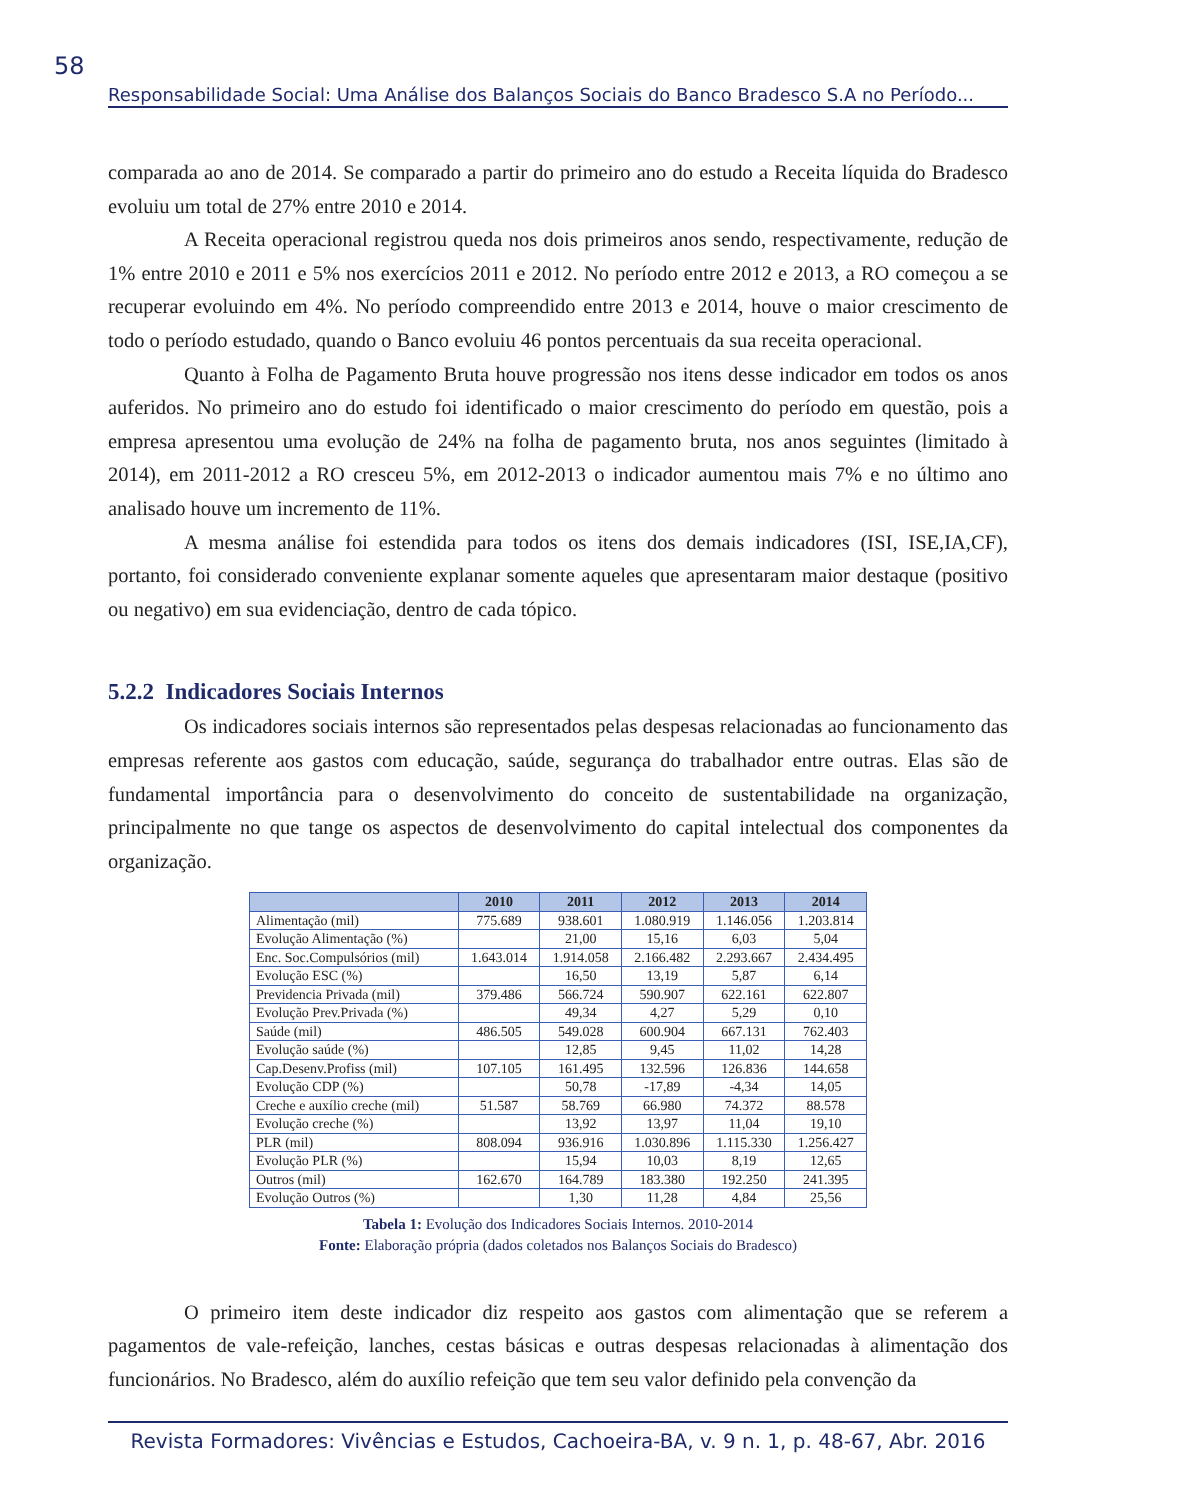58
Responsabilidade Social: Uma Análise dos Balanços Sociais do Banco Bradesco S.A no Período...
comparada ao ano de 2014. Se comparado a partir do primeiro ano do estudo a Receita líquida do Bradesco evoluiu um total de 27% entre 2010 e 2014.
A Receita operacional registrou queda nos dois primeiros anos sendo, respectivamente, redução de 1% entre 2010 e 2011 e 5% nos exercícios 2011 e 2012. No período entre 2012 e 2013, a RO começou a se recuperar evoluindo em 4%. No período compreendido entre 2013 e 2014, houve o maior crescimento de todo o período estudado, quando o Banco evoluiu 46 pontos percentuais da sua receita operacional.
Quanto à Folha de Pagamento Bruta houve progressão nos itens desse indicador em todos os anos auferidos. No primeiro ano do estudo foi identificado o maior crescimento do período em questão, pois a empresa apresentou uma evolução de 24% na folha de pagamento bruta, nos anos seguintes (limitado à 2014), em 2011-2012 a RO cresceu 5%, em 2012-2013 o indicador aumentou mais 7% e no último ano analisado houve um incremento de 11%.
A mesma análise foi estendida para todos os itens dos demais indicadores (ISI, ISE,IA,CF), portanto, foi considerado conveniente explanar somente aqueles que apresentaram maior destaque (positivo ou negativo) em sua evidenciação, dentro de cada tópico.
5.2.2 Indicadores Sociais Internos
Os indicadores sociais internos são representados pelas despesas relacionadas ao funcionamento das empresas referente aos gastos com educação, saúde, segurança do trabalhador entre outras. Elas são de fundamental importância para o desenvolvimento do conceito de sustentabilidade na organização, principalmente no que tange os aspectos de desenvolvimento do capital intelectual dos componentes da organização.
| | 2010 | 2011 | 2012 | 2013 | 2014 |
| --- | --- | --- | --- | --- | --- |
| Alimentação (mil) | 775.689 | 938.601 | 1.080.919 | 1.146.056 | 1.203.814 |
| Evolução Alimentação (%) | | 21,00 | 15,16 | 6,03 | 5,04 |
| Enc. Soc.Compulsórios (mil) | 1.643.014 | 1.914.058 | 2.166.482 | 2.293.667 | 2.434.495 |
| Evolução ESC (%) | | 16,50 | 13,19 | 5,87 | 6,14 |
| Previdencia Privada (mil) | 379.486 | 566.724 | 590.907 | 622.161 | 622.807 |
| Evolução Prev.Privada (%) | | 49,34 | 4,27 | 5,29 | 0,10 |
| Saúde (mil) | 486.505 | 549.028 | 600.904 | 667.131 | 762.403 |
| Evolução saúde (%) | | 12,85 | 9,45 | 11,02 | 14,28 |
| Cap.Desenv.Profiss (mil) | 107.105 | 161.495 | 132.596 | 126.836 | 144.658 |
| Evolução CDP (%) | | 50,78 | -17,89 | -4,34 | 14,05 |
| Creche e auxílio creche (mil) | 51.587 | 58.769 | 66.980 | 74.372 | 88.578 |
| Evolução creche (%) | | 13,92 | 13,97 | 11,04 | 19,10 |
| PLR (mil) | 808.094 | 936.916 | 1.030.896 | 1.115.330 | 1.256.427 |
| Evolução PLR (%) | | 15,94 | 10,03 | 8,19 | 12,65 |
| Outros (mil) | 162.670 | 164.789 | 183.380 | 192.250 | 241.395 |
| Evolução Outros (%) | | 1,30 | 11,28 | 4,84 | 25,56 |
Tabela 1: Evolução dos Indicadores Sociais Internos. 2010-2014
Fonte: Elaboração própria (dados coletados nos Balanços Sociais do Bradesco)
O primeiro item deste indicador diz respeito aos gastos com alimentação que se referem a pagamentos de vale-refeição, lanches, cestas básicas e outras despesas relacionadas à alimentação dos funcionários. No Bradesco, além do auxílio refeição que tem seu valor definido pela convenção da
Revista Formadores: Vivências e Estudos, Cachoeira-BA, v. 9 n. 1, p. 48-67, Abr. 2016